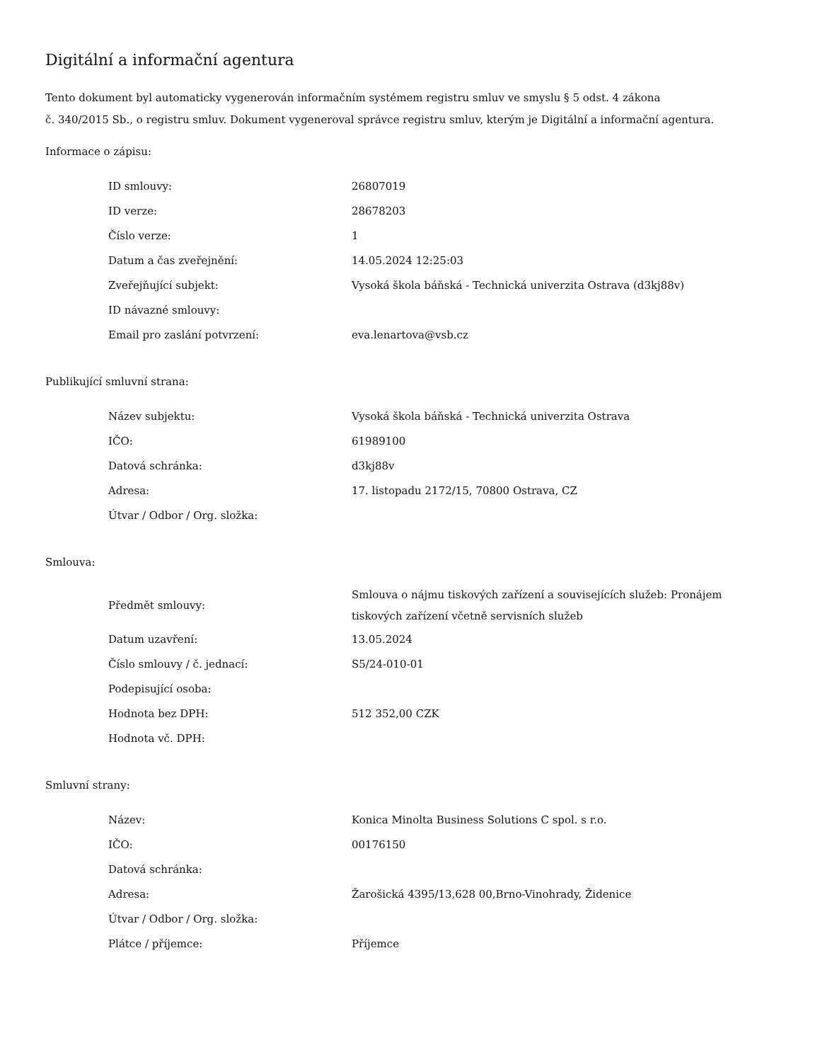Digitální a informační agentura
Tento dokument byl automaticky vygenerován informačním systémem registru smluv ve smyslu § 5 odst. 4 zákona
č. 340/2015 Sb., o registru smluv. Dokument vygeneroval správce registru smluv, kterým je Digitální a informační agentura.
Informace o zápisu:
| ID smlouvy: | 26807019 |
| ID verze: | 28678203 |
| Číslo verze: | 1 |
| Datum a čas zveřejnění: | 14.05.2024 12:25:03 |
| Zveřejňující subjekt: | Vysoká škola báňská - Technická univerzita Ostrava (d3kj88v) |
| ID návazné smlouvy: | |
| Email pro zaslání potvrzení: | eva.lenartova@vsb.cz |
Publikující smluvní strana:
| Název subjektu: | Vysoká škola báňská - Technická univerzita Ostrava |
| IČO: | 61989100 |
| Datová schránka: | d3kj88v |
| Adresa: | 17. listopadu 2172/15, 70800 Ostrava, CZ |
| Útvar / Odbor / Org. složka: | |
Smlouva:
| Předmět smlouvy: | Smlouva o nájmu tiskových zařízení a souvisejících služeb: Pronájem tiskových zařízení včetně servisních služeb |
| Datum uzavření: | 13.05.2024 |
| Číslo smlouvy / č. jednací: | S5/24-010-01 |
| Podepisující osoba: | |
| Hodnota bez DPH: | 512 352,00 CZK |
| Hodnota vč. DPH: | |
Smluvní strany:
| Název: | Konica Minolta Business Solutions C spol. s r.o. |
| IČO: | 00176150 |
| Datová schránka: | |
| Adresa: | Žarošická 4395/13,628 00,Brno-Vinohrady, Židenice |
| Útvar / Odbor / Org. složka: | |
| Plátce / příjemce: | Příjemce |